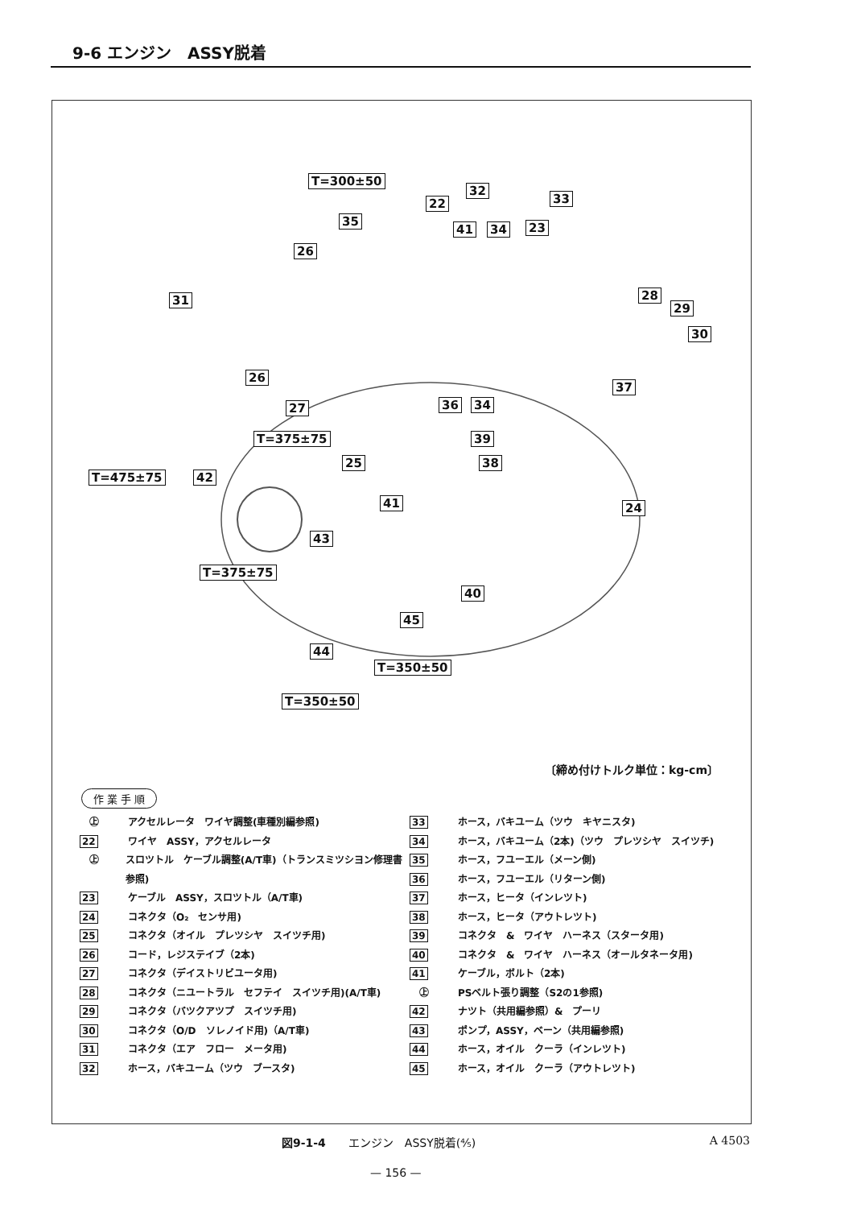9-6 エンジン　ASSY脱着
T=300±50
35
22
32
33
41 34 23
26
31 28
29
30
26
27 36 34
37
T=375±75 39
25 38
T=475±75 42
41 24
43
T=375±75
40
45
44
T=350±50
T=350±50
〔締め付けトルク単位：kg-cm〕
作 業 手 順
　㊤ アクセルレータ　ワイヤ調整(車種別編参照)
22 ワイヤ　ASSY，アクセルレータ
　㊤ スロツトル　ケーブル調整(A/T車)（トランスミツシヨン修理書参照)
23 ケーブル　ASSY，スロツトル（A/T車)
24 コネクタ（O₂　センサ用)
25 コネクタ（オイル　プレツシヤ　スイツチ用)
26 コード，レジステイブ（2本)
27 コネクタ（デイストリビユータ用)
28 コネクタ（ニユートラル　セフテイ　スイツチ用)(A/T車)
29 コネクタ（バツクアツプ　スイツチ用)
30 コネクタ（O/D　ソレノイド用)（A/T車)
31 コネクタ（エア　フロー　メータ用)
32 ホース，バキユーム（ツウ　ブースタ)
33 ホース，バキユーム（ツウ　キヤニスタ)
34 ホース，バキユーム（2本)（ツウ　プレツシヤ　スイツチ)
35 ホース，フユーエル（メーン側)
36 ホース，フユーエル（リターン側)
37 ホース，ヒータ（インレツト)
38 ホース，ヒータ（アウトレツト)
39 コネクタ　&　ワイヤ　ハーネス（スタータ用)
40 コネクタ　&　ワイヤ　ハーネス（オールタネータ用)
41 ケーブル，ボルト（2本)
　㊤ PSベルト張り調整（S2の1参照)
42 ナツト（共用編参照）&　プーリ
43 ポンプ，ASSY，ベーン（共用編参照)
44 ホース，オイル　クーラ（インレツト)
45 ホース，オイル　クーラ（アウトレツト)
図9-1-4　　エンジン　ASSY脱着(⅘) A 4503
— 156 —